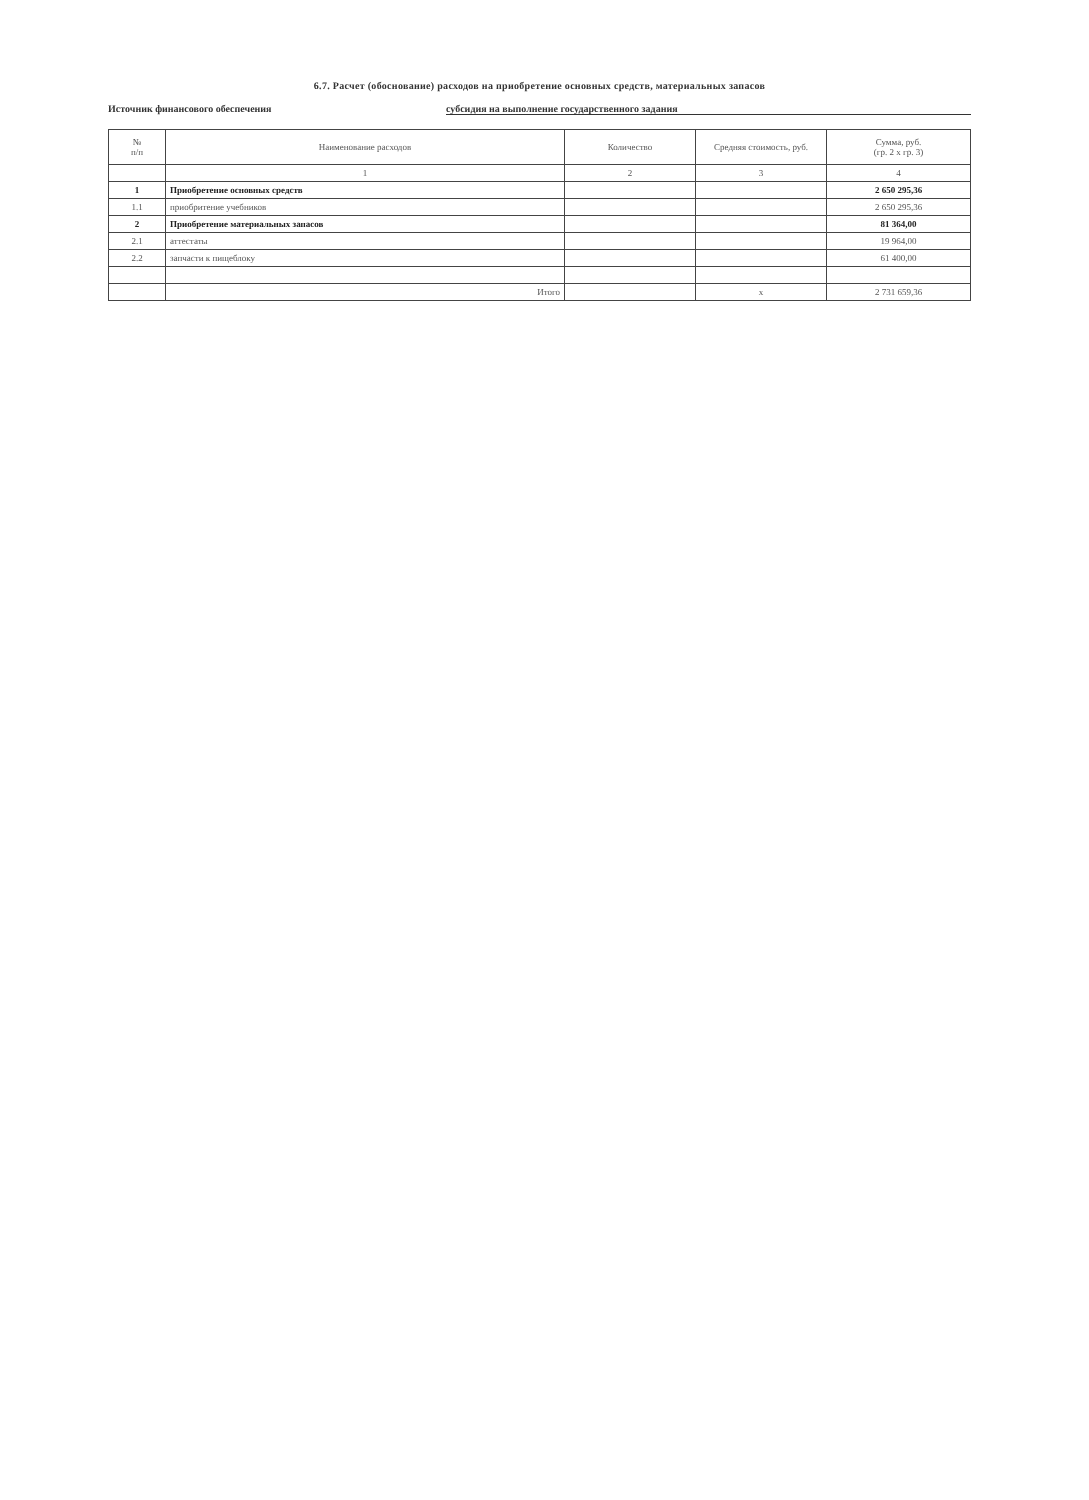6.7. Расчет (обоснование) расходов на приобретение основных средств, материальных запасов
Источник финансового обеспечения субсидия на выполнение государственного задания
| № п/п | Наименование расходов | Количество | Средняя стоимость, руб. | Сумма, руб. (гр. 2 x гр. 3) |
| --- | --- | --- | --- | --- |
| | 1 | 2 | 3 | 4 |
| 1 | Приобретение основных средств | | | 2 650 295,36 |
| 1.1 | приобритение учебников | | | 2 650 295,36 |
| 2 | Приобретение материальных запасов | | | 81 364,00 |
| 2.1 | аттестаты | | | 19 964,00 |
| 2.2 | запчасти к пищеблоку | | | 61 400,00 |
| | Итого | | x | 2 731 659,36 |